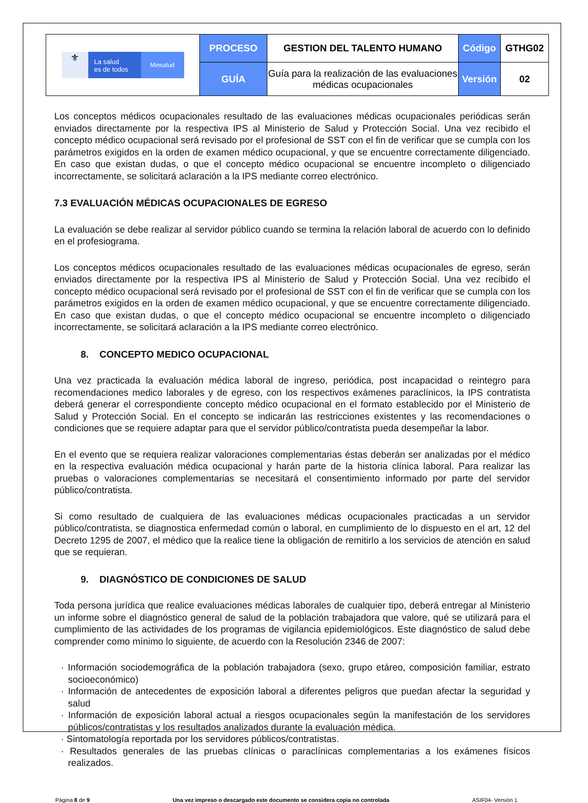| ⚜ La salud es de todos Minsalud | PROCESO | GESTION DEL TALENTO HUMANO | Código | GTHG02 |
| | GUÍA | Guía para la realización de las evaluaciones médicas ocupacionales | Versión | 02 |
Los conceptos médicos ocupacionales resultado de las evaluaciones médicas ocupacionales periódicas serán enviados directamente por la respectiva IPS al Ministerio de Salud y Protección Social. Una vez recibido el concepto médico ocupacional será revisado por el profesional de SST con el fin de verificar que se cumpla con los parámetros exigidos en la orden de examen médico ocupacional, y que se encuentre correctamente diligenciado. En caso que existan dudas, o que el concepto médico ocupacional se encuentre incompleto o diligenciado incorrectamente, se solicitará aclaración a la IPS mediante correo electrónico.
7.3 EVALUACIÓN MÉDICAS OCUPACIONALES DE EGRESO
La evaluación se debe realizar al servidor público cuando se termina la relación laboral de acuerdo con lo definido en el profesiograma.
Los conceptos médicos ocupacionales resultado de las evaluaciones médicas ocupacionales de egreso, serán enviados directamente por la respectiva IPS al Ministerio de Salud y Protección Social. Una vez recibido el concepto médico ocupacional será revisado por el profesional de SST con el fin de verificar que se cumpla con los parámetros exigidos en la orden de examen médico ocupacional, y que se encuentre correctamente diligenciado. En caso que existan dudas, o que el concepto médico ocupacional se encuentre incompleto o diligenciado incorrectamente, se solicitará aclaración a la IPS mediante correo electrónico.
8. CONCEPTO MEDICO OCUPACIONAL
Una vez practicada la evaluación médica laboral de ingreso, periódica, post incapacidad o reintegro para recomendaciones medico laborales y de egreso, con los respectivos exámenes paraclínicos, la IPS contratista deberá generar el correspondiente concepto médico ocupacional en el formato establecido por el Ministerio de Salud y Protección Social. En el concepto se indicarán las restricciones existentes y las recomendaciones o condiciones que se requiere adaptar para que el servidor público/contratista pueda desempeñar la labor.
En el evento que se requiera realizar valoraciones complementarias éstas deberán ser analizadas por el médico en la respectiva evaluación médica ocupacional y harán parte de la historia clínica laboral. Para realizar las pruebas o valoraciones complementarias se necesitará el consentimiento informado por parte del servidor público/contratista.
Si como resultado de cualquiera de las evaluaciones médicas ocupacionales practicadas a un servidor público/contratista, se diagnostica enfermedad común o laboral, en cumplimiento de lo dispuesto en el art, 12 del Decreto 1295 de 2007, el médico que la realice tiene la obligación de remitirlo a los servicios de atención en salud que se requieran.
9. DIAGNÓSTICO DE CONDICIONES DE SALUD
Toda persona jurídica que realice evaluaciones médicas laborales de cualquier tipo, deberá entregar al Ministerio un informe sobre el diagnóstico general de salud de la población trabajadora que valore, qué se utilizará para el cumplimiento de las actividades de los programas de vigilancia epidemiológicos. Este diagnóstico de salud debe comprender como mínimo lo siguiente, de acuerdo con la Resolución 2346 de 2007:
· Información sociodemográfica de la población trabajadora (sexo, grupo etáreo, composición familiar, estrato socioeconómico)
· Información de antecedentes de exposición laboral a diferentes peligros que puedan afectar la seguridad y salud
· Información de exposición laboral actual a riesgos ocupacionales según la manifestación de los servidores públicos/contratistas y los resultados analizados durante la evaluación médica.
· Sintomatología reportada por los servidores públicos/contratistas.
· Resultados generales de las pruebas clínicas o paraclínicas complementarias a los exámenes físicos realizados.
Página 8 de 9 Una vez impreso o descargado este documento se considera copia no controlada ASIF04- Versión 1